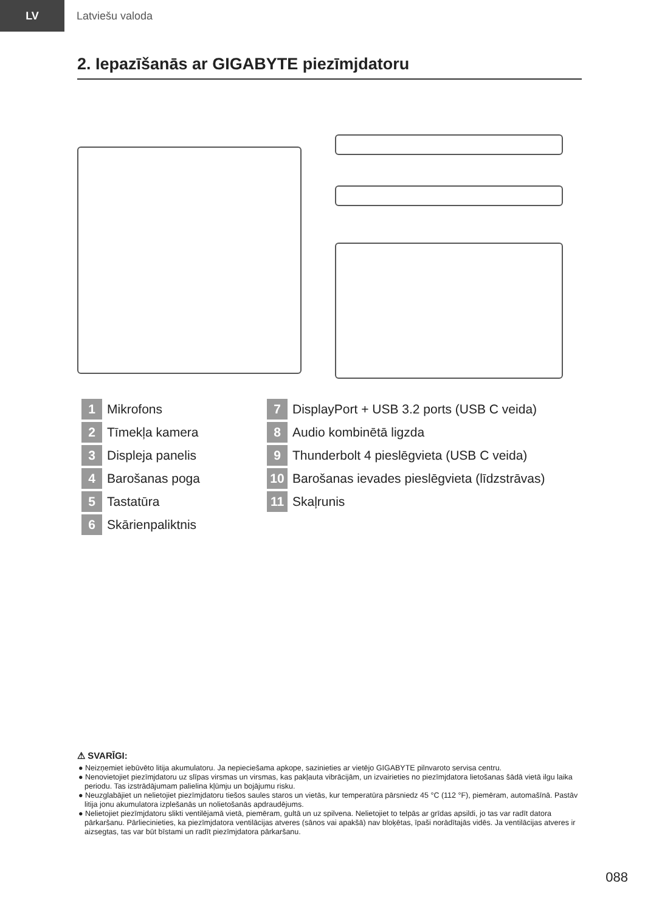LV
Latviešu valoda
2. Iepazīšanās ar GIGABYTE piezīmjdatoru
1 Mikrofons
2 Tīmekļa kamera
3 Displeja panelis
4 Barošanas poga
5 Tastatūra
6 Skārienpaliktnis
7 DisplayPort + USB 3.2 ports (USB C veida)
8 Audio kombinētā ligzda
9 Thunderbolt 4 pieslēgvieta (USB C veida)
10 Barošanas ievades pieslēgvieta (līdzstrāvas)
11 Skaļrunis
⚠ SVARĪGI:
● Neizņemiet iebūvēto litija akumulatoru. Ja nepieciešama apkope, sazinieties ar vietējo GIGABYTE pilnvaroto servisa centru.
● Nenovietojiet piezīmjdatoru uz slīpas virsmas un virsmas, kas pakļauta vibrācijām, un izvairieties no piezīmjdatora lietošanas šādā vietā ilgu laika periodu. Tas izstrādājumam palielina kļūmju un bojājumu risku.
● Neuzglabājiet un nelietojiet piezīmjdatoru tiešos saules staros un vietās, kur temperatūra pārsniedz 45 °C (112 °F), piemēram, automašīnā. Pastāv litija jonu akumulatora izplešanās un nolietošanās apdraudējums.
● Nelietojiet piezīmjdatoru slikti ventilējamā vietā, piemēram, gultā un uz spilvena. Nelietojiet to telpās ar grīdas apsildi, jo tas var radīt datora pārkaršanu. Pārliecinieties, ka piezīmjdatora ventilācijas atveres (sānos vai apakšā) nav bloķētas, īpaši norādītajās vidēs. Ja ventilācijas atveres ir aizsegtas, tas var būt bīstami un radīt piezīmjdatora pārkaršanu.
088